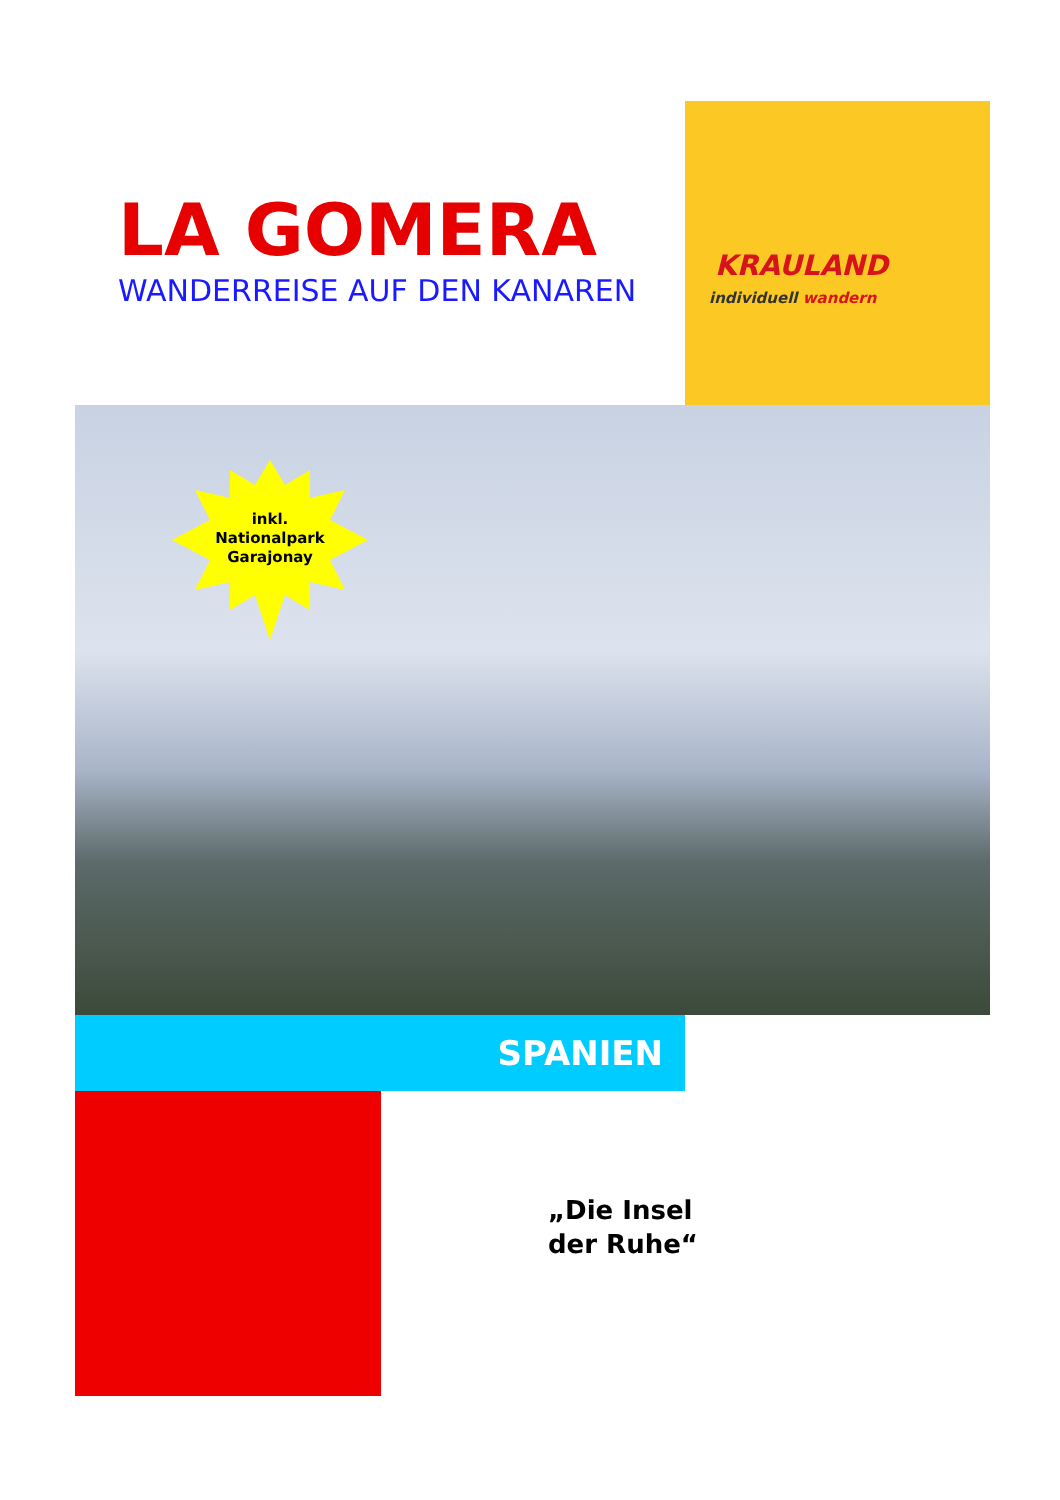LA GOMERA
WANDERREISE AUF DEN KANAREN
KRAULAND
individuell wandern
inkl.
Nationalpark
Garajonay
SPANIEN
„Die Insel
der Ruhe“